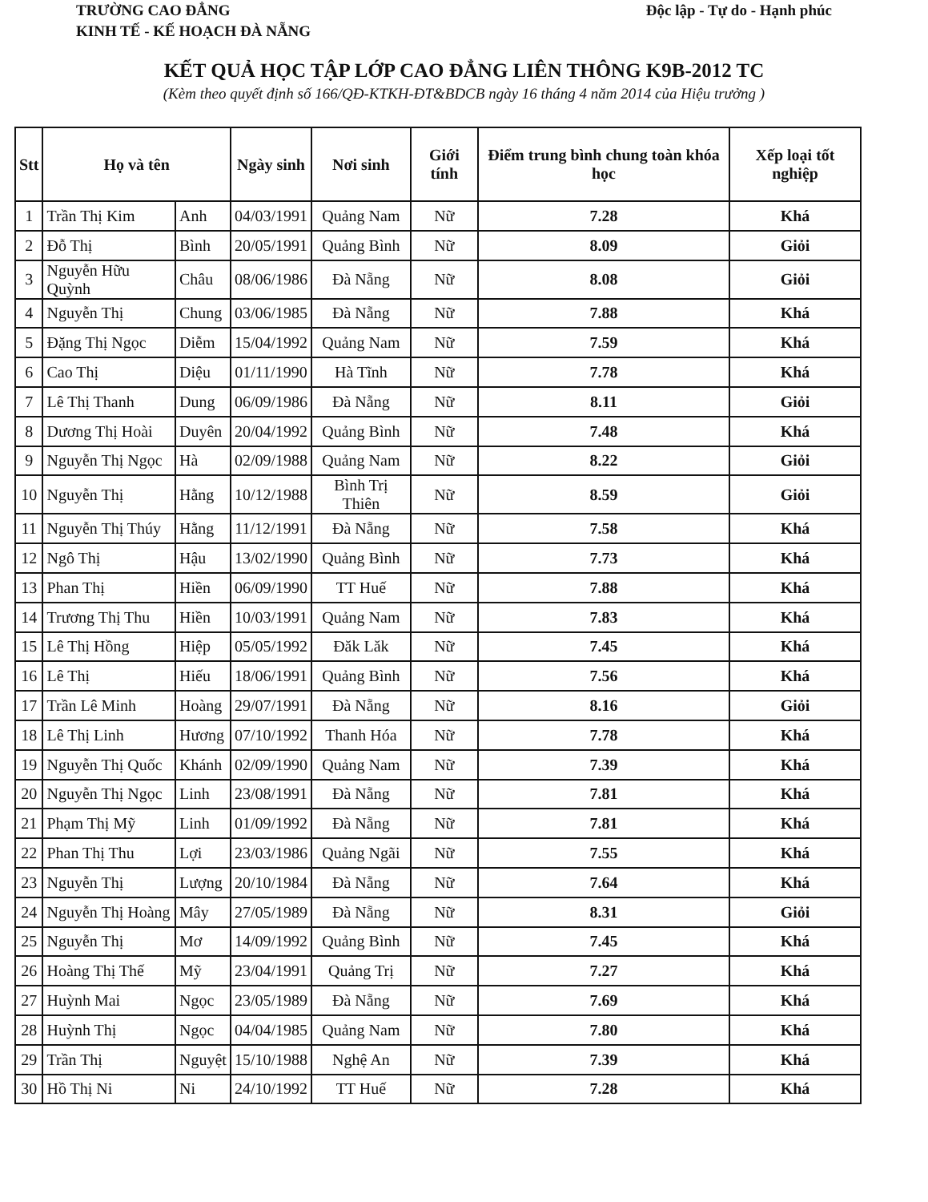TRƯỜNG CAO ĐẲNG
KINH TẾ - KẾ HOẠCH ĐÀ NẴNG
Độc lập - Tự do - Hạnh phúc
KẾT QUẢ HỌC TẬP LỚP CAO ĐẲNG LIÊN THÔNG K9B-2012 TC
(Kèm theo quyết định số 166/QĐ-KTKH-ĐT&BDCB ngày 16 tháng 4 năm 2014 của Hiệu trưởng )
| Stt | Họ và tên | | Ngày sinh | Nơi sinh | Giới tính | Điểm trung bình chung toàn khóa học | Xếp loại tốt nghiệp |
| --- | --- | --- | --- | --- | --- | --- | --- |
| 1 | Trần Thị Kim | Anh | 04/03/1991 | Quảng Nam | Nữ | 7.28 | Khá |
| 2 | Đỗ Thị | Bình | 20/05/1991 | Quảng Bình | Nữ | 8.09 | Giỏi |
| 3 | Nguyễn Hữu Quỳnh | Châu | 08/06/1986 | Đà Nẵng | Nữ | 8.08 | Giỏi |
| 4 | Nguyễn Thị | Chung | 03/06/1985 | Đà Nẵng | Nữ | 7.88 | Khá |
| 5 | Đặng Thị Ngọc | Diễm | 15/04/1992 | Quảng Nam | Nữ | 7.59 | Khá |
| 6 | Cao Thị | Diệu | 01/11/1990 | Hà Tĩnh | Nữ | 7.78 | Khá |
| 7 | Lê Thị Thanh | Dung | 06/09/1986 | Đà Nẵng | Nữ | 8.11 | Giỏi |
| 8 | Dương Thị Hoài | Duyên | 20/04/1992 | Quảng Bình | Nữ | 7.48 | Khá |
| 9 | Nguyễn Thị Ngọc | Hà | 02/09/1988 | Quảng Nam | Nữ | 8.22 | Giỏi |
| 10 | Nguyễn Thị | Hằng | 10/12/1988 | Bình Trị Thiên | Nữ | 8.59 | Giỏi |
| 11 | Nguyễn Thị Thúy | Hằng | 11/12/1991 | Đà Nẵng | Nữ | 7.58 | Khá |
| 12 | Ngô Thị | Hậu | 13/02/1990 | Quảng Bình | Nữ | 7.73 | Khá |
| 13 | Phan Thị | Hiền | 06/09/1990 | TT Huế | Nữ | 7.88 | Khá |
| 14 | Trương Thị Thu | Hiền | 10/03/1991 | Quảng Nam | Nữ | 7.83 | Khá |
| 15 | Lê Thị Hồng | Hiệp | 05/05/1992 | Đăk Lăk | Nữ | 7.45 | Khá |
| 16 | Lê Thị | Hiếu | 18/06/1991 | Quảng Bình | Nữ | 7.56 | Khá |
| 17 | Trần Lê Minh | Hoàng | 29/07/1991 | Đà Nẵng | Nữ | 8.16 | Giỏi |
| 18 | Lê Thị Linh | Hương | 07/10/1992 | Thanh Hóa | Nữ | 7.78 | Khá |
| 19 | Nguyễn Thị Quốc | Khánh | 02/09/1990 | Quảng Nam | Nữ | 7.39 | Khá |
| 20 | Nguyễn Thị Ngọc | Linh | 23/08/1991 | Đà Nẵng | Nữ | 7.81 | Khá |
| 21 | Phạm Thị Mỹ | Linh | 01/09/1992 | Đà Nẵng | Nữ | 7.81 | Khá |
| 22 | Phan Thị Thu | Lợi | 23/03/1986 | Quảng Ngãi | Nữ | 7.55 | Khá |
| 23 | Nguyễn Thị | Lượng | 20/10/1984 | Đà Nẵng | Nữ | 7.64 | Khá |
| 24 | Nguyễn Thị Hoàng | Mây | 27/05/1989 | Đà Nẵng | Nữ | 8.31 | Giỏi |
| 25 | Nguyễn Thị | Mơ | 14/09/1992 | Quảng Bình | Nữ | 7.45 | Khá |
| 26 | Hoàng Thị Thế | Mỹ | 23/04/1991 | Quảng Trị | Nữ | 7.27 | Khá |
| 27 | Huỳnh Mai | Ngọc | 23/05/1989 | Đà Nẵng | Nữ | 7.69 | Khá |
| 28 | Huỳnh Thị | Ngọc | 04/04/1985 | Quảng Nam | Nữ | 7.80 | Khá |
| 29 | Trần Thị | Nguyệt | 15/10/1988 | Nghệ An | Nữ | 7.39 | Khá |
| 30 | Hồ Thị Ni | Ni | 24/10/1992 | TT Huế | Nữ | 7.28 | Khá |